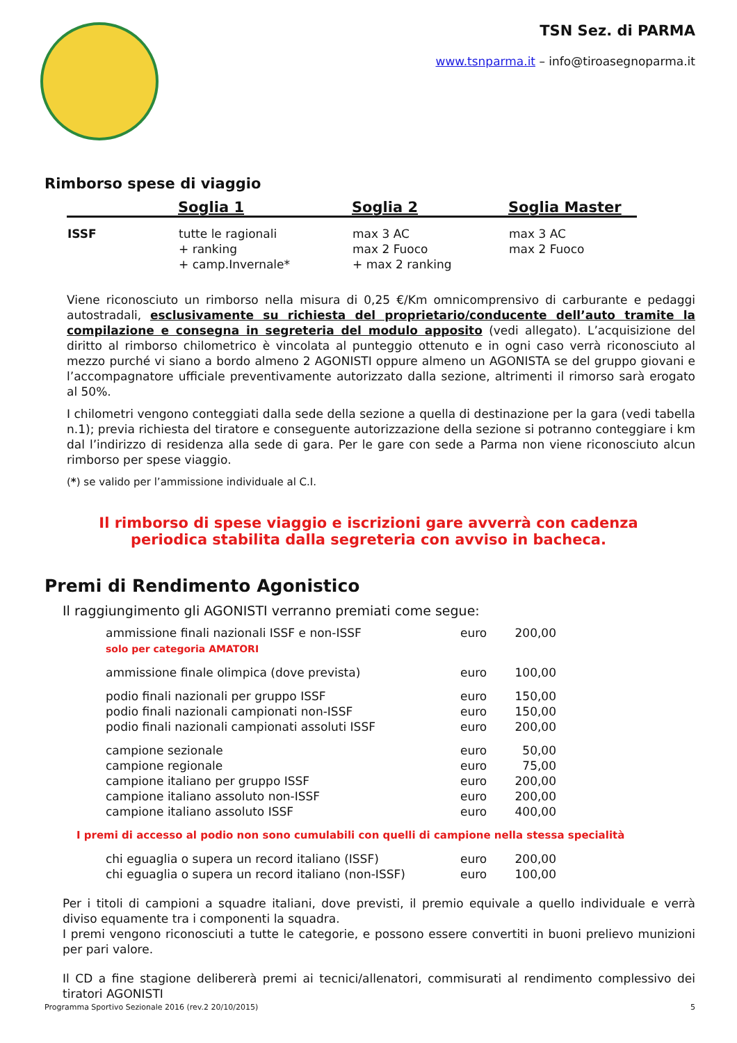TSN Sez. di PARMA
www.tsnparma.it – info@tiroasegnoparma.it
Rimborso spese di viaggio
| | Soglia 1 | Soglia 2 | Soglia Master |
| --- | --- | --- | --- |
| ISSF | tutte le ragionali + ranking + camp.Invernale* | max 3 AC max 2 Fuoco + max 2 ranking | max 3 AC max 2 Fuoco |
Viene riconosciuto un rimborso nella misura di 0,25 €/Km omnicomprensivo di carburante e pedaggi autostradali, esclusivamente su richiesta del proprietario/conducente dell’auto tramite la compilazione e consegna in segreteria del modulo apposito (vedi allegato). L’acquisizione del diritto al rimborso chilometrico è vincolata al punteggio ottenuto e in ogni caso verrà riconosciuto al mezzo purché vi siano a bordo almeno 2 AGONISTI oppure almeno un AGONISTA se del gruppo giovani e l’accompagnatore ufficiale preventivamente autorizzato dalla sezione, altrimenti il rimorso sarà erogato al 50%.
I chilometri vengono conteggiati dalla sede della sezione a quella di destinazione per la gara (vedi tabella n.1); previa richiesta del tiratore e conseguente autorizzazione della sezione si potranno conteggiare i km dal l’indirizzo di residenza alla sede di gara. Per le gare con sede a Parma non viene riconosciuto alcun rimborso per spese viaggio.
(*) se valido per l’ammissione individuale al C.I.
Il rimborso di spese viaggio e iscrizioni gare avverrà con cadenza
periodica stabilita dalla segreteria con avviso in bacheca.
Premi di Rendimento Agonistico
Il raggiungimento gli AGONISTI verranno premiati come segue:
| ammissione finali nazionali ISSF e non-ISSF solo per categoria AMATORI | euro | 200,00 |
| ammissione finale olimpica (dove prevista) | euro | 100,00 |
| podio finali nazionali per gruppo ISSF | euro | 150,00 |
| podio finali nazionali campionati non-ISSF | euro | 150,00 |
| podio finali nazionali campionati assoluti ISSF | euro | 200,00 |
| campione sezionale | euro | 50,00 |
| campione regionale | euro | 75,00 |
| campione italiano per gruppo ISSF | euro | 200,00 |
| campione italiano assoluto non-ISSF | euro | 200,00 |
| campione italiano assoluto ISSF | euro | 400,00 |
I premi di accesso al podio non sono cumulabili con quelli di campione nella stessa specialità
| chi eguaglia o supera un record italiano (ISSF) | euro | 200,00 |
| chi eguaglia o supera un record italiano (non-ISSF) | euro | 100,00 |
Per i titoli di campioni a squadre italiani, dove previsti, il premio equivale a quello individuale e verrà diviso equamente tra i componenti la squadra.
I premi vengono riconosciuti a tutte le categorie, e possono essere convertiti in buoni prelievo munizioni per pari valore.
Il CD a fine stagione delibererà premi ai tecnici/allenatori, commisurati al rendimento complessivo dei tiratori AGONISTI
Programma Sportivo Sezionale 2016 (rev.2 20/10/2015) 5